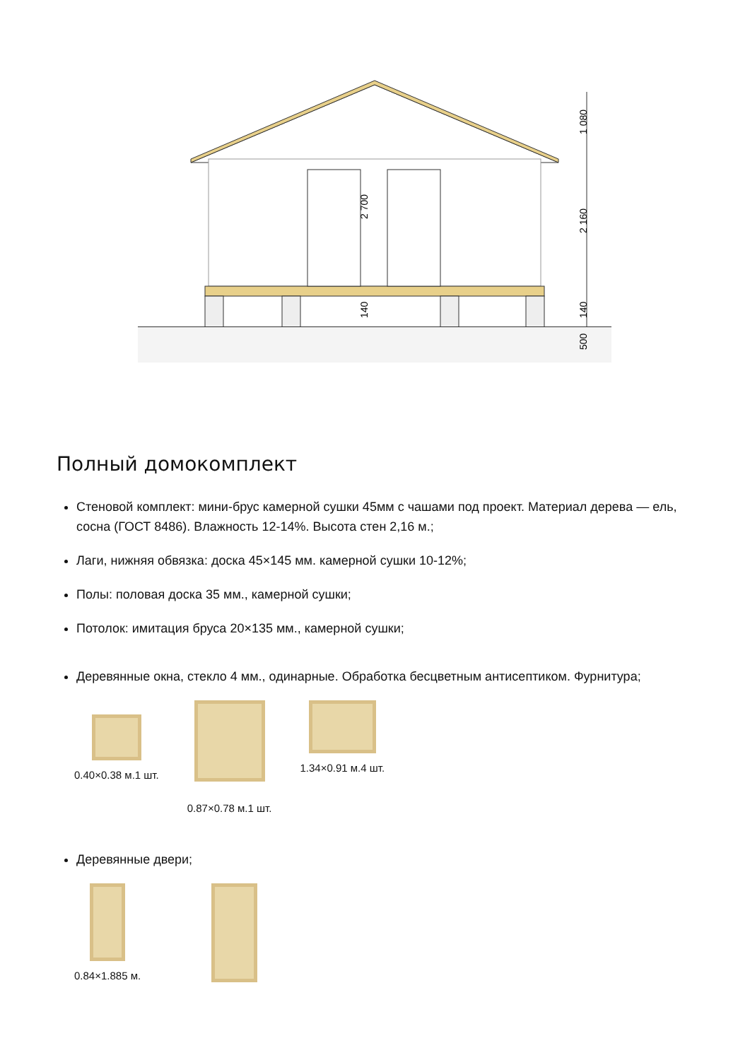1 080
2 160
140
500
2 700
140
Полный домокомплект
Стеновой комплект: мини-брус камерной сушки 45мм с чашами под проект. Материал дерева — ель, сосна (ГОСТ 8486). Влажность 12-14%. Высота стен 2,16 м.;
Лаги, нижняя обвязка: доска 45×145 мм. камерной сушки 10-12%;
Полы: половая доска 35 мм., камерной сушки;
Потолок: имитация бруса 20×135 мм., камерной сушки;
Деревянные окна, стекло 4 мм., одинарные. Обработка бесцветным антисептиком. Фурнитура;
0.40×0.38 м.1 шт.
0.87×0.78 м.1 шт. 1.34×0.91 м.4 шт.
Деревянные двери;
0.84×1.885 м.